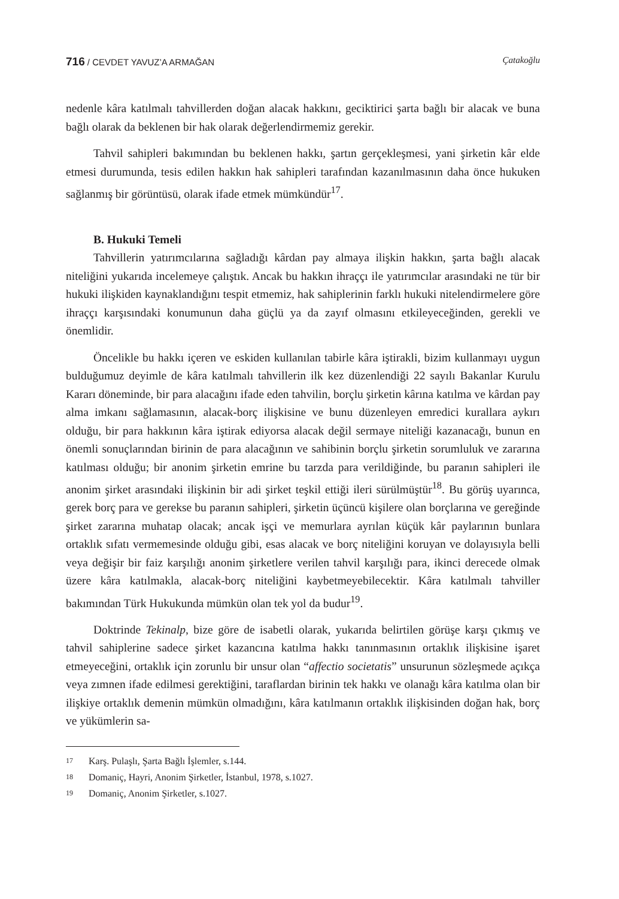716 / CEVDET YAVUZ’A ARMAĞAN Çatakoğlu
nedenle kâra katılmalı tahvillerden doğan alacak hakkını, geciktirici şarta bağlı bir alacak ve buna bağlı olarak da beklenen bir hak olarak değerlendirmemiz gerekir.
Tahvil sahipleri bakımından bu beklenen hakkı, şartın gerçekleşmesi, yani şirketin kâr elde etmesi durumunda, tesis edilen hakkın hak sahipleri tarafından kazanılmasının daha önce hukuken sağlanmış bir görüntüsü, olarak ifade etmek mümkündür<sup>17</sup>.
B. Hukuki Temeli
Tahvillerin yatırımcılarına sağladığı kârdan pay almaya ilişkin hakkın, şarta bağlı alacak niteliğini yukarıda incelemeye çalıştık. Ancak bu hakkın ihraççı ile yatırımcılar arasındaki ne tür bir hukuki ilişkiden kaynaklandığını tespit etmemiz, hak sahiplerinin farklı hukuki nitelendirmelere göre ihraççı karşısındaki konumunun daha güçlü ya da zayıf olmasını etkileyeceğinden, gerekli ve önemlidir.
Öncelikle bu hakkı içeren ve eskiden kullanılan tabirle kâra iştirakli, bizim kullanmayı uygun bulduğumuz deyimle de kâra katılmalı tahvillerin ilk kez düzenlendiği 22 sayılı Bakanlar Kurulu Kararı döneminde, bir para alacağını ifade eden tahvilin, borçlu şirketin kârına katılma ve kârdan pay alma imkanı sağlamasının, alacak-borç ilişkisine ve bunu düzenleyen emredici kurallara aykırı olduğu, bir para hakkının kâra iştirak ediyorsa alacak değil sermaye niteliği kazanacağı, bunun en önemli sonuçlarından birinin de para alacağının ve sahibinin borçlu şirketin sorumluluk ve zararına katılması olduğu; bir anonim şirketin emrine bu tarzda para verildiğinde, bu paranın sahipleri ile anonim şirket arasındaki ilişkinin bir adi şirket teşkil ettiği ileri sürülmüştür<sup>18</sup>. Bu görüş uyarınca, gerek borç para ve gerekse bu paranın sahipleri, şirketin üçüncü kişilere olan borçlarına ve gereğinde şirket zararına muhatap olacak; ancak işçi ve memurlara ayrılan küçük kâr paylarının bunlara ortaklık sıfatı vermemesinde olduğu gibi, esas alacak ve borç niteliğini koruyan ve dolayısıyla belli veya değişir bir faiz karşılığı anonim şirketlere verilen tahvil karşılığı para, ikinci derecede olmak üzere kâra katılmakla, alacak-borç niteliğini kaybetmeyebilecektir. Kâra katılmalı tahviller bakımından Türk Hukukunda mümkün olan tek yol da budur<sup>19</sup>.
Doktrinde Tekinalp, bize göre de isabetli olarak, yukarıda belirtilen görüşe karşı çıkmış ve tahvil sahiplerine sadece şirket kazancına katılma hakkı tanınmasının ortaklık ilişkisine işaret etmeyeceğini, ortaklık için zorunlu bir unsur olan “affectio societatis” unsurunun sözleşmede açıkça veya zımnen ifade edilmesi gerektiğini, taraflardan birinin tek hakkı ve olanağı kâra katılma olan bir ilişkiye ortaklık demenin mümkün olmadığını, kâra katılmanın ortaklık ilişkisinden doğan hak, borç ve yükümlerin sa-
17 Karş. Pulaşlı, Şarta Bağlı İşlemler, s.144.
18 Domaniç, Hayri, Anonim Şirketler, İstanbul, 1978, s.1027.
19 Domaniç, Anonim Şirketler, s.1027.